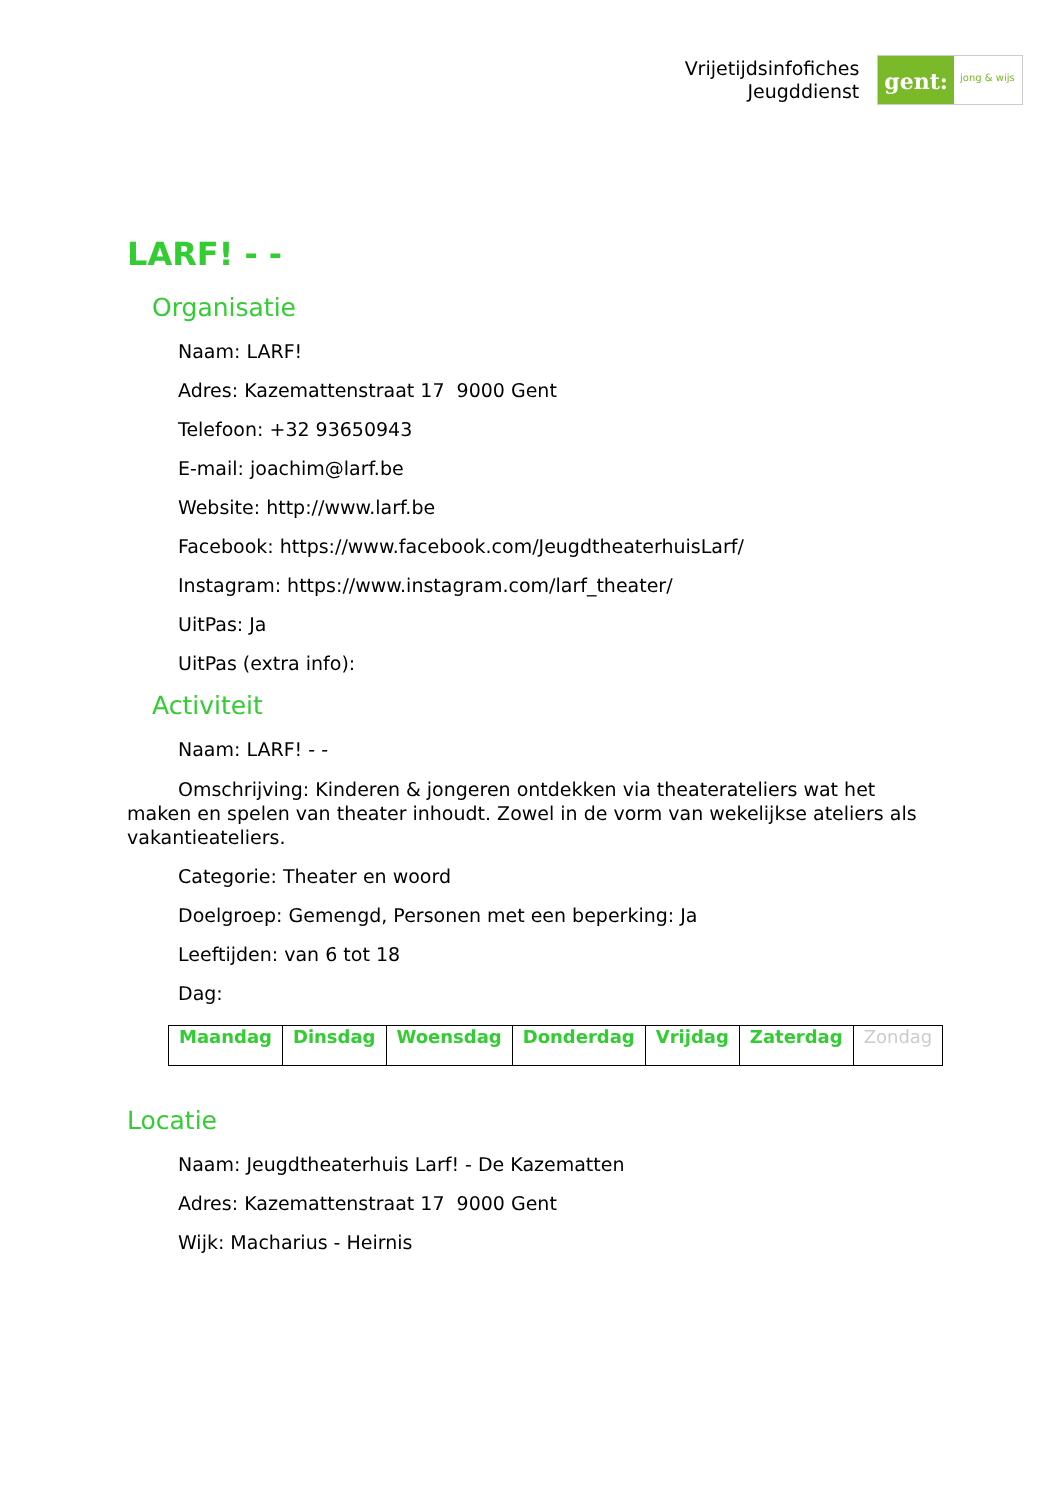Vrijetijdsinfofiches
Jeugddienst
gent:
jong & wijs
LARF! - -
Organisatie
Naam: LARF!
Adres: Kazemattenstraat 17 9000 Gent
Telefoon: +32 93650943
E-mail: joachim@larf.be
Website: http://www.larf.be
Facebook: https://www.facebook.com/JeugdtheaterhuisLarf/
Instagram: https://www.instagram.com/larf_theater/
UitPas: Ja
UitPas (extra info):
Activiteit
Naam: LARF! - -
Omschrijving: Kinderen & jongeren ontdekken via theaterateliers wat het maken en spelen van theater inhoudt. Zowel in de vorm van wekelijkse ateliers als vakantieateliers.
Categorie: Theater en woord
Doelgroep: Gemengd, Personen met een beperking: Ja
Leeftijden: van 6 tot 18
Dag:
| Maandag | Dinsdag | Woensdag | Donderdag | Vrijdag | Zaterdag | Zondag |
Locatie
Naam: Jeugdtheaterhuis Larf! - De Kazematten
Adres: Kazemattenstraat 17 9000 Gent
Wijk: Macharius - Heirnis